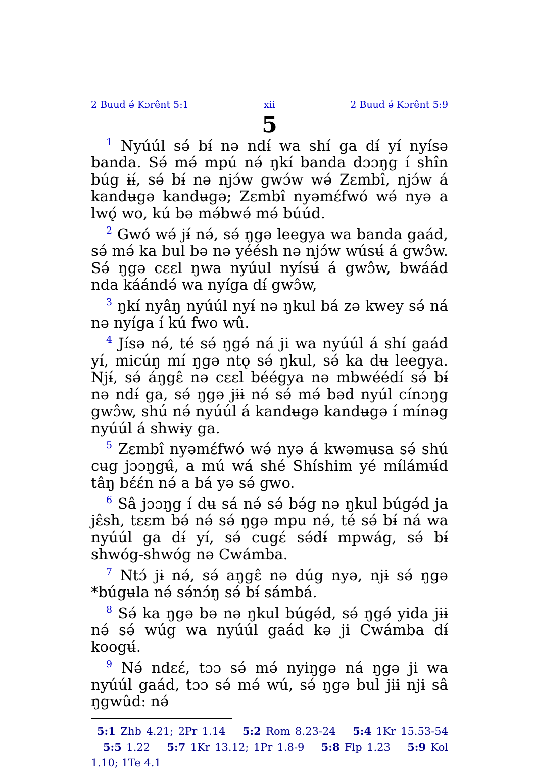2 Buud ə́ Kɔrênt 5:1 xii 2 Buud ə́ Kɔrênt 5:9
5
<sup>1</sup> Nyúúl sə́ bɨ́ nə ndɨ́ wa shí ga dɨ́ yí nyísə banda. Sə́ mə́ mpú nə́ ŋkí banda dɔɔŋg í shîn búg ɨɨ́, sə́ bɨ́ nə njɔ́w gwɔ́w wə́ Zɛmbî, njɔ́w á kandʉgə kandʉgə; Zɛmbî nyəmɛ́fwó wə́ nyə a lwǫ́ wo, kú bə mə́bwə́ mə́ búúd.
<sup>2</sup> Gwó wə́ jɨ́ nə́, sə́ ŋgə leegya wa banda gaád, sə́ mə́ ka bul bə nə yéésh nə njɔ́w wúsʉ́ á gwɔ̂w. Sə́ ŋgə cɛɛl ŋwa nyúul nyísʉ́ á gwɔ̂w, bwáád nda káándə́ wa nyíga dɨ́ gwɔ̂w,
<sup>3</sup> ŋkí nyâŋ nyúúl nyɨ́ nə ŋkul bá zə kwey sə́ ná nə nyíga í kú fwo wû.
<sup>4</sup> Jísə nə́, té sə́ ŋgə́ ná ji wa nyúúl á shí gaád yí, micúŋ mí ŋgə ntǫ sə́ ŋkul, sə́ ka dʉ leegya. Njɨ́, sə́ áŋgɛ̂ nə cɛɛl béégya nə mbwéédí sə́ bɨ́ nə ndɨ́ ga, sə́ ŋgə jɨɨ nə́ sə́ mə́ bəd nyúl cínɔŋg gwɔ̂w, shú nə́ nyúúl á kandʉgə kandʉgə í mínəg nyúúl á shwɨy ga.
<sup>5</sup> Zɛmbî nyəmɛ́fwó wə́ nyə á kwəmʉsa sə́ shú cʉg jɔɔŋgʉ̂, a mú wá shé Shíshim yé mílámʉ́d tâŋ bɛ́ɛ́n nə́ a bá yə sə́ gwo.
<sup>6</sup> Sâ jɔɔŋg í dʉ sá nə́ sə́ bə́g nə ŋkul búgə́d ja jɛ̂sh, tɛɛm bə́ nə́ sə́ ŋgə mpu nə́, té sə́ bɨ́ ná wa nyúúl ga dɨ́ yí, sə́ cugɛ́ sə́dɨ́ mpwág, sə́ bɨ́ shwóg-shwóg nə Cwámba.
<sup>7</sup> Ntɔ́ jɨ nə́, sə́ aŋgɛ̂ nə dúg nyə, njɨ sə́ ŋgə *búgʉla nə́ sə́nɔ́ŋ sə́ bɨ́ sámbá.
<sup>8</sup> Sə́ ka ŋgə bə nə ŋkul búgə́d, sə́ ŋgə́ yida jɨɨ nə́ sə́ wúg wa nyúúl gaád kə ji Cwámba dɨ́ koogʉ́.
<sup>9</sup> Nə́ ndɛɛ́, tɔɔ sə́ mə́ nyiŋgə ná ŋgə ji wa nyúúl gaád, tɔɔ sə́ mə́ wú, sə́ ŋgə bul jɨɨ njɨ sâ ŋgwûd: nə́
5:1 Zhb 4.21; 2Pr 1.14 5:2 Rom 8.23-24 5:4 1Kr 15.53-54 5:5 1.22 5:7 1Kr 13.12; 1Pr 1.8-9 5:8 Flp 1.23 5:9 Kol 1.10; 1Te 4.1